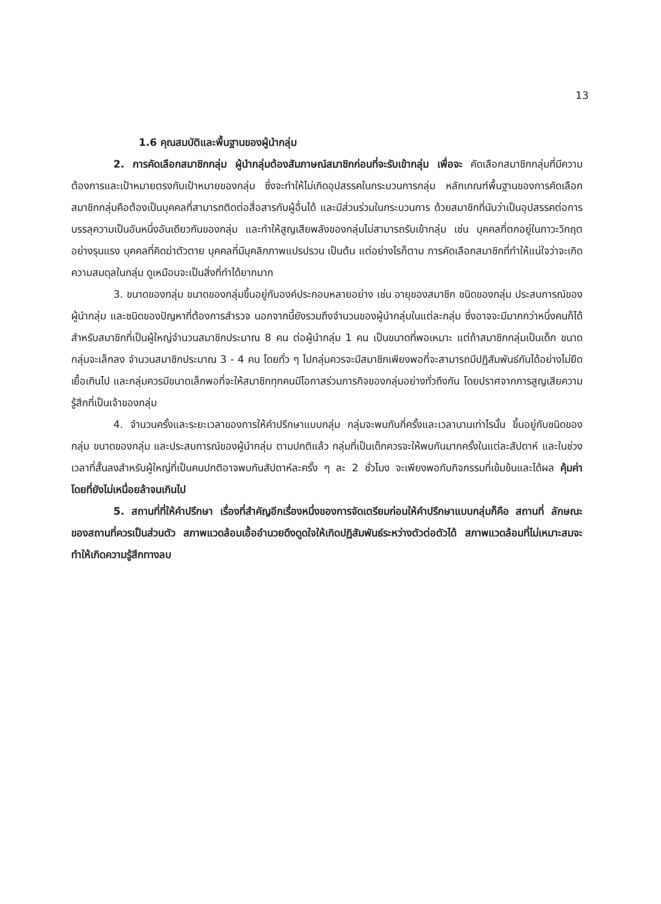13
1.6 คุณสมบัติและพื้นฐานของผู้นำกลุ่ม
2. การคัดเลือกสมาชิกกลุ่ม ผู้นำกลุ่มต้องสัมภาษณ์สมาชิกก่อนที่จะรับเข้ากลุ่ม เพื่อจะ คัดเลือกสมาชิกกลุ่มที่มีความต้องการและเป้าหมายตรงกับเป้าหมายของกลุ่ม ซึ่งจะทำให้ไม่เกิดอุปสรรคในกระบวนการกลุ่ม หลักเกณฑ์พื้นฐานของการคัดเลือกสมาชิกกลุ่มคือต้องเป็นบุคคลที่สามารถติดต่อสื่อสารกับผู้อื่นได้ และมีส่วนร่วมในกระบวนการ ด้วยสมาชิกที่นับว่าเป็นอุปสรรคต่อการบรรลุความเป็นอันหนึ่งอันเดียวกันของกลุ่ม และทำให้สูญเสียพลังของกลุ่มไม่สามารถรับเข้ากลุ่ม เช่น บุคคลที่ตกอยู่ในภาวะวิกฤตอย่างรุนแรง บุคคลที่คิดฆ่าตัวตาย บุคคลที่มีบุคลิกภาพแปรปรวน เป็นต้น แต่อย่างไรก็ตาม การคัดเลือกสมาชิกที่ทำให้แน่ใจว่าจะเกิดความสมดุลในกลุ่ม ดูเหมือนจะเป็นสิ่งที่ทำได้ยากมาก
3. ขนาดของกลุ่ม ขนาดของกลุ่มขึ้นอยู่กับองค์ประกอบหลายอย่าง เช่น อายุของสมาชิก ชนิดของกลุ่ม ประสบการณ์ของผู้นำกลุ่ม และชนิดของปัญหาที่ต้องการสำรวจ นอกจากนี้ยังรวมถึงจำนวนของผู้นำกลุ่มในแต่ละกลุ่ม ซึ่งอาจจะมีมากกว่าหนึ่งคนก็ได้ สำหรับสมาชิกที่เป็นผู้ใหญ่จำนวนสมาชิกประมาณ 8 คน ต่อผู้นำกลุ่ม 1 คน เป็นขนาดที่พอเหมาะ แต่ถ้าสมาชิกกลุ่มเป็นเด็ก ขนาดกลุ่มจะเล็กลง จำนวนสมาชิกประมาณ 3 - 4 คน โดยทั่ว ๆ ไปกลุ่มควรจะมีสมาชิกเพียงพอที่จะสามารถมีปฏิสัมพันธ์กันได้อย่างไม่ยืดเยื้อเกินไป และกลุ่มควรมีขนาดเล็กพอที่จะให้สมาชิกทุกคนมีโอกาสร่วมภารกิจของกลุ่มอย่างทั่วถึงกัน โดยปราศจากการสูญเสียความรู้สึกที่เป็นเจ้าของกลุ่ม
4. จำนวนครั้งและระยะเวลาของการให้คำปรึกษาแบบกลุ่ม กลุ่มจะพบกันกี่ครั้งและเวลานานเท่าไรนั้น ขึ้นอยู่กับชนิดของกลุ่ม ขนาดของกลุ่ม และประสบการณ์ของผู้นำกลุ่ม ตามปกติแล้ว กลุ่มที่เป็นเด็กควรจะให้พบกันมากครั้งในแต่ละสัปดาห์ และในช่วงเวลาที่สั้นลงสำหรับผู้ใหญ่ที่เป็นคนปกติอาจพบกันสัปดาห์ละครั้ง ๆ ละ 2 ชั่วโมง จะเพียงพอกับกิจกรรมที่เข้มข้นและได้ผล คุ้มค่า โดยที่ยังไม่เหนื่อยล้าจนเกินไป
5. สถานที่ที่ให้คำปรึกษา เรื่องที่สำคัญอีกเรื่องหนึ่งของการจัดเตรียมก่อนให้คำปรึกษาแบบกลุ่มก็คือ สถานที่ ลักษณะของสถานที่ควรเป็นส่วนตัว สภาพแวดล้อมเอื้ออำนวยดึงดูดใจให้เกิดปฏิสัมพันธ์ระหว่างตัวต่อตัวได้ สภาพแวดล้อมที่ไม่เหมาะสมจะทำให้เกิดความรู้สึกทางลบ